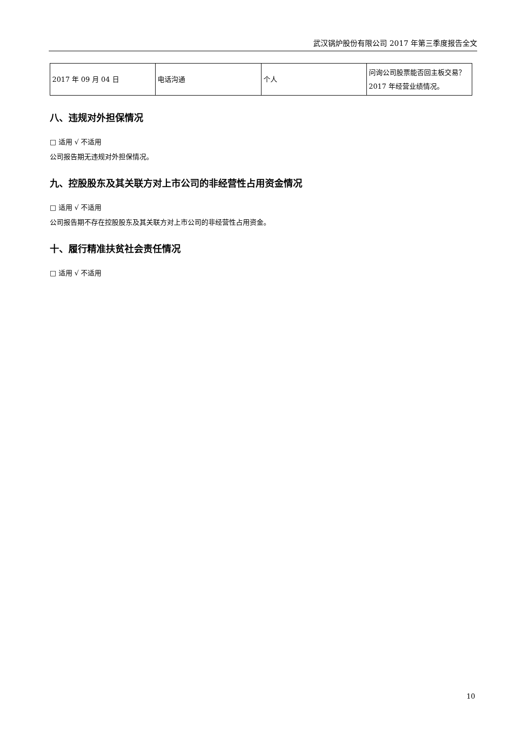武汉锅炉股份有限公司 2017 年第三季度报告全文
| 2017 年 09 月 04 日 | 电话沟通 | 个人 | 问询公司股票能否回主板交易？2017 年经营业绩情况。 |
八、违规对外担保情况
□ 适用 √ 不适用
公司报告期无违规对外担保情况。
九、控股股东及其关联方对上市公司的非经营性占用资金情况
□ 适用 √ 不适用
公司报告期不存在控股股东及其关联方对上市公司的非经营性占用资金。
十、履行精准扶贫社会责任情况
□ 适用 √ 不适用
10